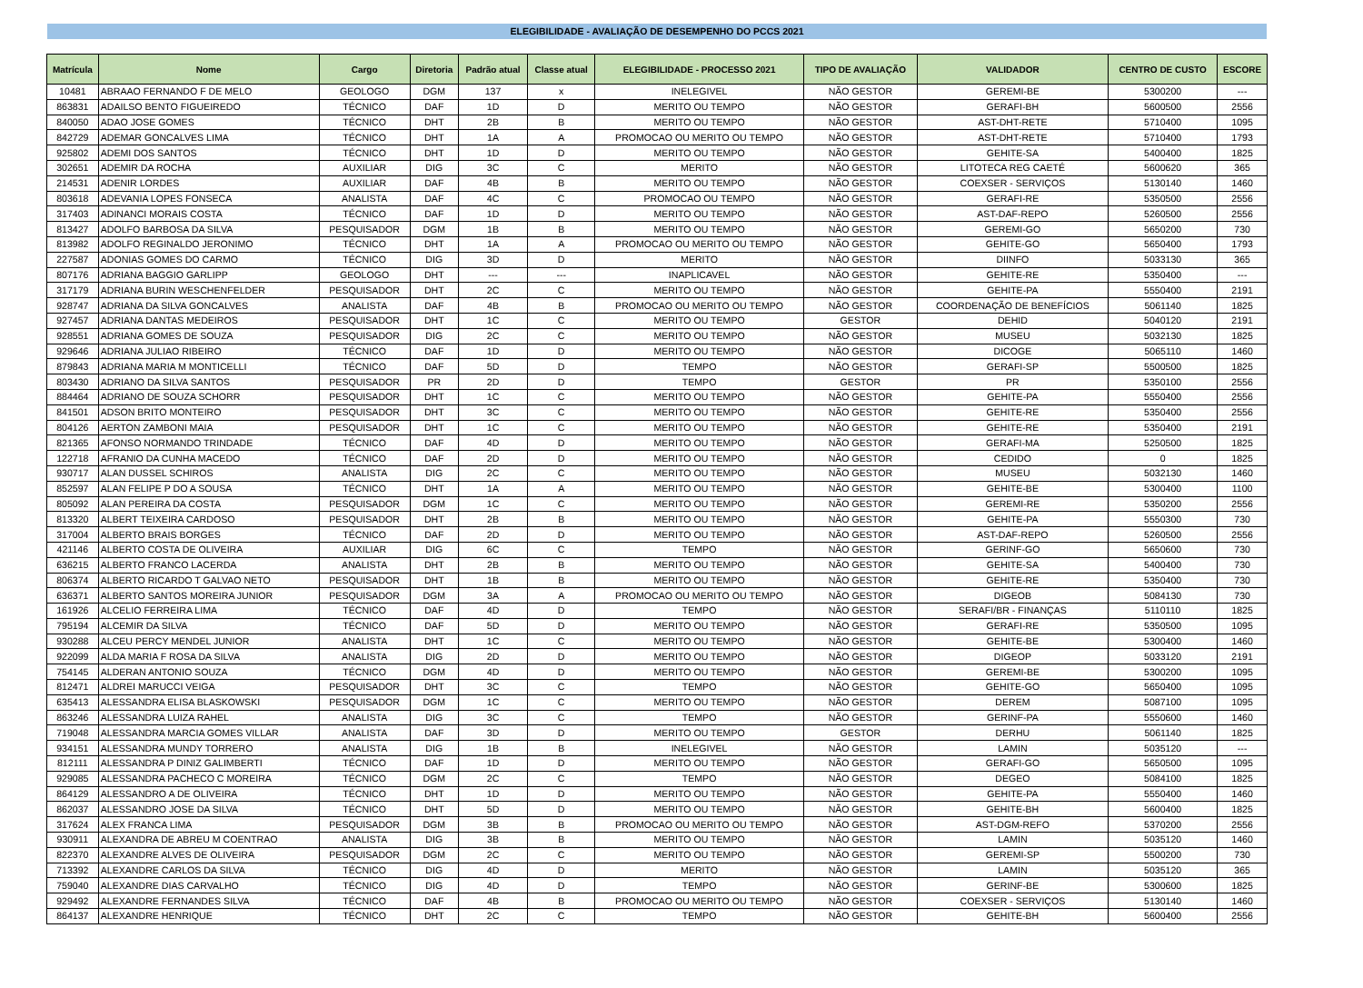ELEGIBILIDADE - AVALIAÇÃO DE DESEMPENHO DO PCCS 2021
| Matrícula | Nome | Cargo | Diretoria | Padrão atual | Classe atual | ELEGIBILIDADE - PROCESSO 2021 | TIPO DE AVALIAÇÃO | VALIDADOR | CENTRO DE CUSTO | ESCORE |
| --- | --- | --- | --- | --- | --- | --- | --- | --- | --- | --- |
| 10481 | ABRAAO FERNANDO F DE MELO | GEOLOGO | DGM | 137 | x | INELEGIVEL | NÃO GESTOR | GEREMI-BE | 5300200 | --- |
| 863831 | ADAILSO BENTO FIGUEIREDO | TÉCNICO | DAF | 1D | D | MERITO OU TEMPO | NÃO GESTOR | GERAFI-BH | 5600500 | 2556 |
| 840050 | ADAO JOSE GOMES | TÉCNICO | DHT | 2B | B | MERITO OU TEMPO | NÃO GESTOR | AST-DHT-RETE | 5710400 | 1095 |
| 842729 | ADEMAR GONCALVES LIMA | TÉCNICO | DHT | 1A | A | PROMOCAO OU MERITO OU TEMPO | NÃO GESTOR | AST-DHT-RETE | 5710400 | 1793 |
| 925802 | ADEMI DOS SANTOS | TÉCNICO | DHT | 1D | D | MERITO OU TEMPO | NÃO GESTOR | GEHITE-SA | 5400400 | 1825 |
| 302651 | ADEMIR DA ROCHA | AUXILIAR | DIG | 3C | C | MERITO | NÃO GESTOR | LITOTECA REG CAETÉ | 5600620 | 365 |
| 214531 | ADENIR LORDES | AUXILIAR | DAF | 4B | B | MERITO OU TEMPO | NÃO GESTOR | COEXSER - SERVIÇOS | 5130140 | 1460 |
| 803618 | ADEVANIA LOPES FONSECA | ANALISTA | DAF | 4C | C | PROMOCAO OU TEMPO | NÃO GESTOR | GERAFI-RE | 5350500 | 2556 |
| 317403 | ADINANCI MORAIS COSTA | TÉCNICO | DAF | 1D | D | MERITO OU TEMPO | NÃO GESTOR | AST-DAF-REPO | 5260500 | 2556 |
| 813427 | ADOLFO BARBOSA DA SILVA | PESQUISADOR | DGM | 1B | B | MERITO OU TEMPO | NÃO GESTOR | GEREMI-GO | 5650200 | 730 |
| 813982 | ADOLFO REGINALDO JERONIMO | TÉCNICO | DHT | 1A | A | PROMOCAO OU MERITO OU TEMPO | NÃO GESTOR | GEHITE-GO | 5650400 | 1793 |
| 227587 | ADONIAS GOMES DO CARMO | TÉCNICO | DIG | 3D | D | MERITO | NÃO GESTOR | DIINFO | 5033130 | 365 |
| 807176 | ADRIANA BAGGIO GARLIPP | GEOLOGO | DHT | --- | --- | INAPLICAVEL | NÃO GESTOR | GEHITE-RE | 5350400 | --- |
| 317179 | ADRIANA BURIN WESCHENFELDER | PESQUISADOR | DHT | 2C | C | MERITO OU TEMPO | NÃO GESTOR | GEHITE-PA | 5550400 | 2191 |
| 928747 | ADRIANA DA SILVA GONCALVES | ANALISTA | DAF | 4B | B | PROMOCAO OU MERITO OU TEMPO | NÃO GESTOR | COORDENAÇÃO DE BENEFÍCIOS | 5061140 | 1825 |
| 927457 | ADRIANA DANTAS MEDEIROS | PESQUISADOR | DHT | 1C | C | MERITO OU TEMPO | GESTOR | DEHID | 5040120 | 2191 |
| 928551 | ADRIANA GOMES DE SOUZA | PESQUISADOR | DIG | 2C | C | MERITO OU TEMPO | NÃO GESTOR | MUSEU | 5032130 | 1825 |
| 929646 | ADRIANA JULIAO RIBEIRO | TÉCNICO | DAF | 1D | D | MERITO OU TEMPO | NÃO GESTOR | DICOGE | 5065110 | 1460 |
| 879843 | ADRIANA MARIA M MONTICELLI | TÉCNICO | DAF | 5D | D | TEMPO | NÃO GESTOR | GERAFI-SP | 5500500 | 1825 |
| 803430 | ADRIANO DA SILVA SANTOS | PESQUISADOR | PR | 2D | D | TEMPO | GESTOR | PR | 5350100 | 2556 |
| 884464 | ADRIANO DE SOUZA SCHORR | PESQUISADOR | DHT | 1C | C | MERITO OU TEMPO | NÃO GESTOR | GEHITE-PA | 5550400 | 2556 |
| 841501 | ADSON BRITO MONTEIRO | PESQUISADOR | DHT | 3C | C | MERITO OU TEMPO | NÃO GESTOR | GEHITE-RE | 5350400 | 2556 |
| 804126 | AERTON ZAMBONI MAIA | PESQUISADOR | DHT | 1C | C | MERITO OU TEMPO | NÃO GESTOR | GEHITE-RE | 5350400 | 2191 |
| 821365 | AFONSO NORMANDO TRINDADE | TÉCNICO | DAF | 4D | D | MERITO OU TEMPO | NÃO GESTOR | GERAFI-MA | 5250500 | 1825 |
| 122718 | AFRANIO DA CUNHA MACEDO | TÉCNICO | DAF | 2D | D | MERITO OU TEMPO | NÃO GESTOR | CEDIDO | 0 | 1825 |
| 930717 | ALAN DUSSEL SCHIROS | ANALISTA | DIG | 2C | C | MERITO OU TEMPO | NÃO GESTOR | MUSEU | 5032130 | 1460 |
| 852597 | ALAN FELIPE P DO A SOUSA | TÉCNICO | DHT | 1A | A | MERITO OU TEMPO | NÃO GESTOR | GEHITE-BE | 5300400 | 1100 |
| 805092 | ALAN PEREIRA DA COSTA | PESQUISADOR | DGM | 1C | C | MERITO OU TEMPO | NÃO GESTOR | GEREMI-RE | 5350200 | 2556 |
| 813320 | ALBERT TEIXEIRA CARDOSO | PESQUISADOR | DHT | 2B | B | MERITO OU TEMPO | NÃO GESTOR | GEHITE-PA | 5550300 | 730 |
| 317004 | ALBERTO BRAIS BORGES | TÉCNICO | DAF | 2D | D | MERITO OU TEMPO | NÃO GESTOR | AST-DAF-REPO | 5260500 | 2556 |
| 421146 | ALBERTO COSTA DE OLIVEIRA | AUXILIAR | DIG | 6C | C | TEMPO | NÃO GESTOR | GERINF-GO | 5650600 | 730 |
| 636215 | ALBERTO FRANCO LACERDA | ANALISTA | DHT | 2B | B | MERITO OU TEMPO | NÃO GESTOR | GEHITE-SA | 5400400 | 730 |
| 806374 | ALBERTO RICARDO T GALVAO NETO | PESQUISADOR | DHT | 1B | B | MERITO OU TEMPO | NÃO GESTOR | GEHITE-RE | 5350400 | 730 |
| 636371 | ALBERTO SANTOS MOREIRA JUNIOR | PESQUISADOR | DGM | 3A | A | PROMOCAO OU MERITO OU TEMPO | NÃO GESTOR | DIGEOB | 5084130 | 730 |
| 161926 | ALCELIO FERREIRA LIMA | TÉCNICO | DAF | 4D | D | TEMPO | NÃO GESTOR | SERAFI/BR - FINANÇAS | 5110110 | 1825 |
| 795194 | ALCEMIR DA SILVA | TÉCNICO | DAF | 5D | D | MERITO OU TEMPO | NÃO GESTOR | GERAFI-RE | 5350500 | 1095 |
| 930288 | ALCEU PERCY MENDEL JUNIOR | ANALISTA | DHT | 1C | C | MERITO OU TEMPO | NÃO GESTOR | GEHITE-BE | 5300400 | 1460 |
| 922099 | ALDA MARIA F ROSA DA SILVA | ANALISTA | DIG | 2D | D | MERITO OU TEMPO | NÃO GESTOR | DIGEOP | 5033120 | 2191 |
| 754145 | ALDERAN ANTONIO SOUZA | TÉCNICO | DGM | 4D | D | MERITO OU TEMPO | NÃO GESTOR | GEREMI-BE | 5300200 | 1095 |
| 812471 | ALDREI MARUCCI VEIGA | PESQUISADOR | DHT | 3C | C | TEMPO | NÃO GESTOR | GEHITE-GO | 5650400 | 1095 |
| 635413 | ALESSANDRA ELISA BLASKOWSKI | PESQUISADOR | DGM | 1C | C | MERITO OU TEMPO | NÃO GESTOR | DEREM | 5087100 | 1095 |
| 863246 | ALESSANDRA LUIZA RAHEL | ANALISTA | DIG | 3C | C | TEMPO | NÃO GESTOR | GERINF-PA | 5550600 | 1460 |
| 719048 | ALESSANDRA MARCIA GOMES VILLAR | ANALISTA | DAF | 3D | D | MERITO OU TEMPO | GESTOR | DERHU | 5061140 | 1825 |
| 934151 | ALESSANDRA MUNDY TORRERO | ANALISTA | DIG | 1B | B | INELEGIVEL | NÃO GESTOR | LAMIN | 5035120 | --- |
| 812111 | ALESSANDRA P DINIZ GALIMBERTI | TÉCNICO | DAF | 1D | D | MERITO OU TEMPO | NÃO GESTOR | GERAFI-GO | 5650500 | 1095 |
| 929085 | ALESSANDRA PACHECO C MOREIRA | TÉCNICO | DGM | 2C | C | TEMPO | NÃO GESTOR | DEGEO | 5084100 | 1825 |
| 864129 | ALESSANDRO A DE OLIVEIRA | TÉCNICO | DHT | 1D | D | MERITO OU TEMPO | NÃO GESTOR | GEHITE-PA | 5550400 | 1460 |
| 862037 | ALESSANDRO JOSE DA SILVA | TÉCNICO | DHT | 5D | D | MERITO OU TEMPO | NÃO GESTOR | GEHITE-BH | 5600400 | 1825 |
| 317624 | ALEX FRANCA LIMA | PESQUISADOR | DGM | 3B | B | PROMOCAO OU MERITO OU TEMPO | NÃO GESTOR | AST-DGM-REFO | 5370200 | 2556 |
| 930911 | ALEXANDRA DE ABREU M COENTRAO | ANALISTA | DIG | 3B | B | MERITO OU TEMPO | NÃO GESTOR | LAMIN | 5035120 | 1460 |
| 822370 | ALEXANDRE ALVES DE OLIVEIRA | PESQUISADOR | DGM | 2C | C | MERITO OU TEMPO | NÃO GESTOR | GEREMI-SP | 5500200 | 730 |
| 713392 | ALEXANDRE CARLOS DA SILVA | TÉCNICO | DIG | 4D | D | MERITO | NÃO GESTOR | LAMIN | 5035120 | 365 |
| 759040 | ALEXANDRE DIAS CARVALHO | TÉCNICO | DIG | 4D | D | TEMPO | NÃO GESTOR | GERINF-BE | 5300600 | 1825 |
| 929492 | ALEXANDRE FERNANDES SILVA | TÉCNICO | DAF | 4B | B | PROMOCAO OU MERITO OU TEMPO | NÃO GESTOR | COEXSER - SERVIÇOS | 5130140 | 1460 |
| 864137 | ALEXANDRE HENRIQUE | TÉCNICO | DHT | 2C | C | TEMPO | NÃO GESTOR | GEHITE-BH | 5600400 | 2556 |